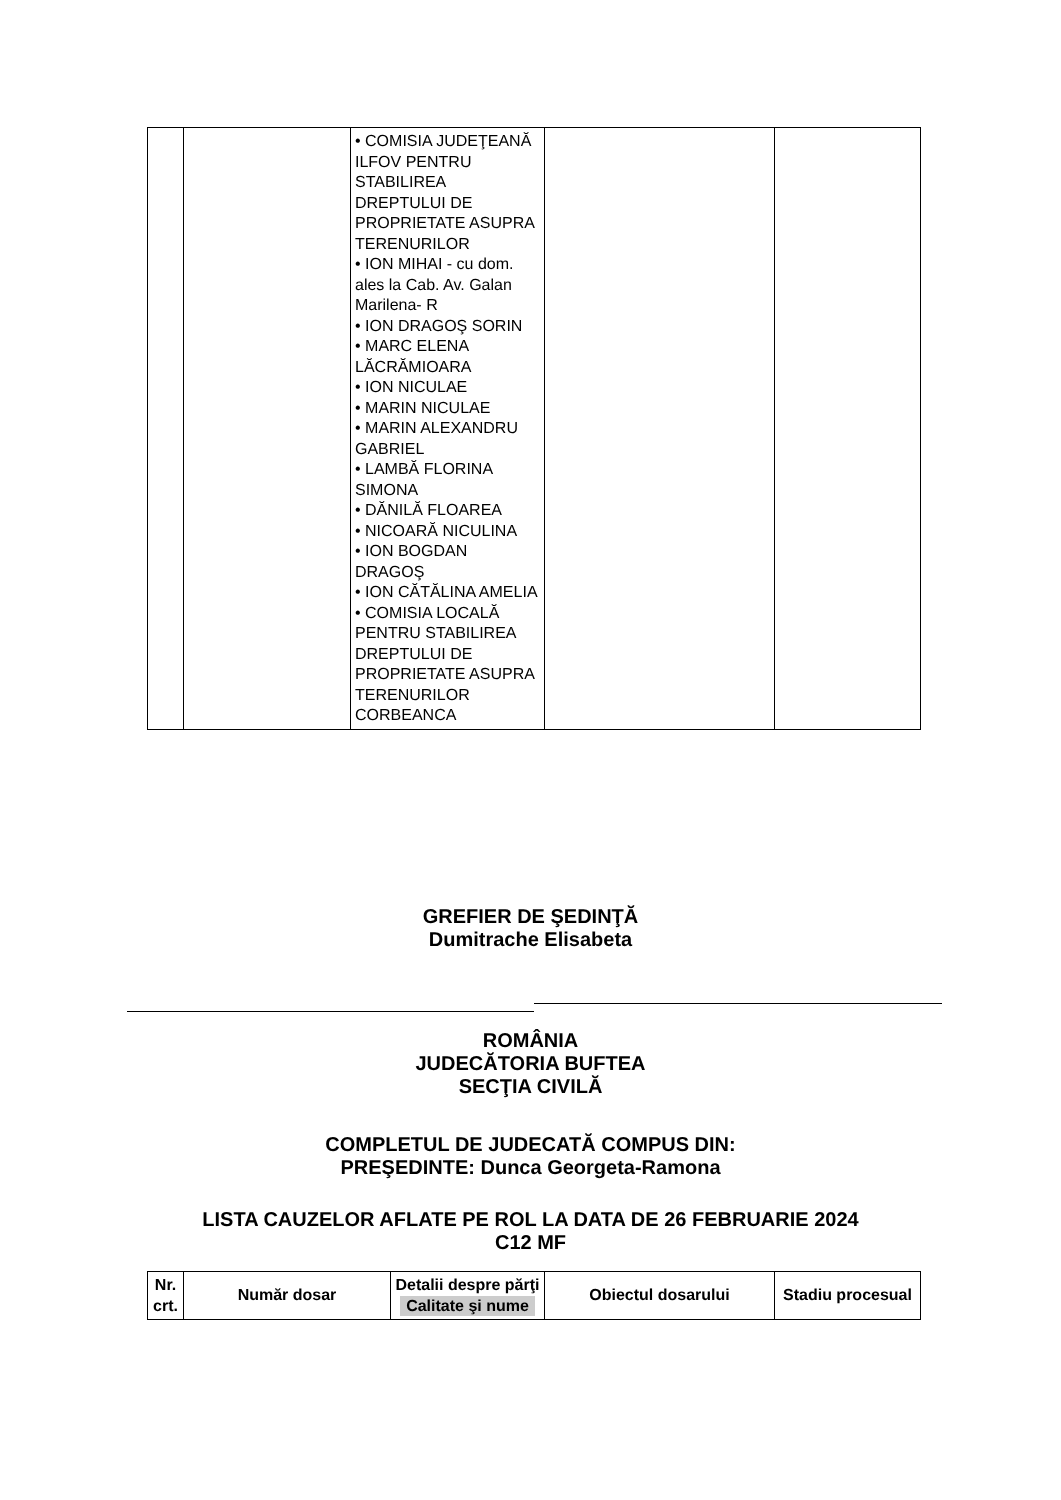| | | • COMISIA JUDEŢEANĂ ILFOV PENTRU STABILIREA DREPTULUI DE PROPRIETATE ASUPRA TERENURILOR • ION MIHAI - cu dom. ales la Cab. Av. Galan Marilena- R • ION DRAGOŞ SORIN • MARC ELENA LĂCRĂMIOARA • ION NICULAE • MARIN NICULAE • MARIN ALEXANDRU GABRIEL • LAMBĂ FLORINA SIMONA • DĂNILĂ FLOAREA • NICOARĂ NICULINA • ION BOGDAN DRAGOŞ • ION CĂTĂLINA AMELIA • COMISIA LOCALĂ PENTRU STABILIREA DREPTULUI DE PROPRIETATE ASUPRA TERENURILOR CORBEANCA | | |
GREFIER DE ŞEDINŢĂ
Dumitrache Elisabeta
ROMÂNIA
JUDECĂTORIA BUFTEA
SECŢIA CIVILĂ
COMPLETUL DE JUDECATĂ COMPUS DIN:
PREŞEDINTE: Dunca Georgeta-Ramona
LISTA CAUZELOR AFLATE PE ROL LA DATA DE 26 FEBRUARIE 2024
C12 MF
| Nr. crt. | Număr dosar | Detalii despre părţi Calitate şi nume | Obiectul dosarului | Stadiu procesual |
| --- | --- | --- | --- | --- |